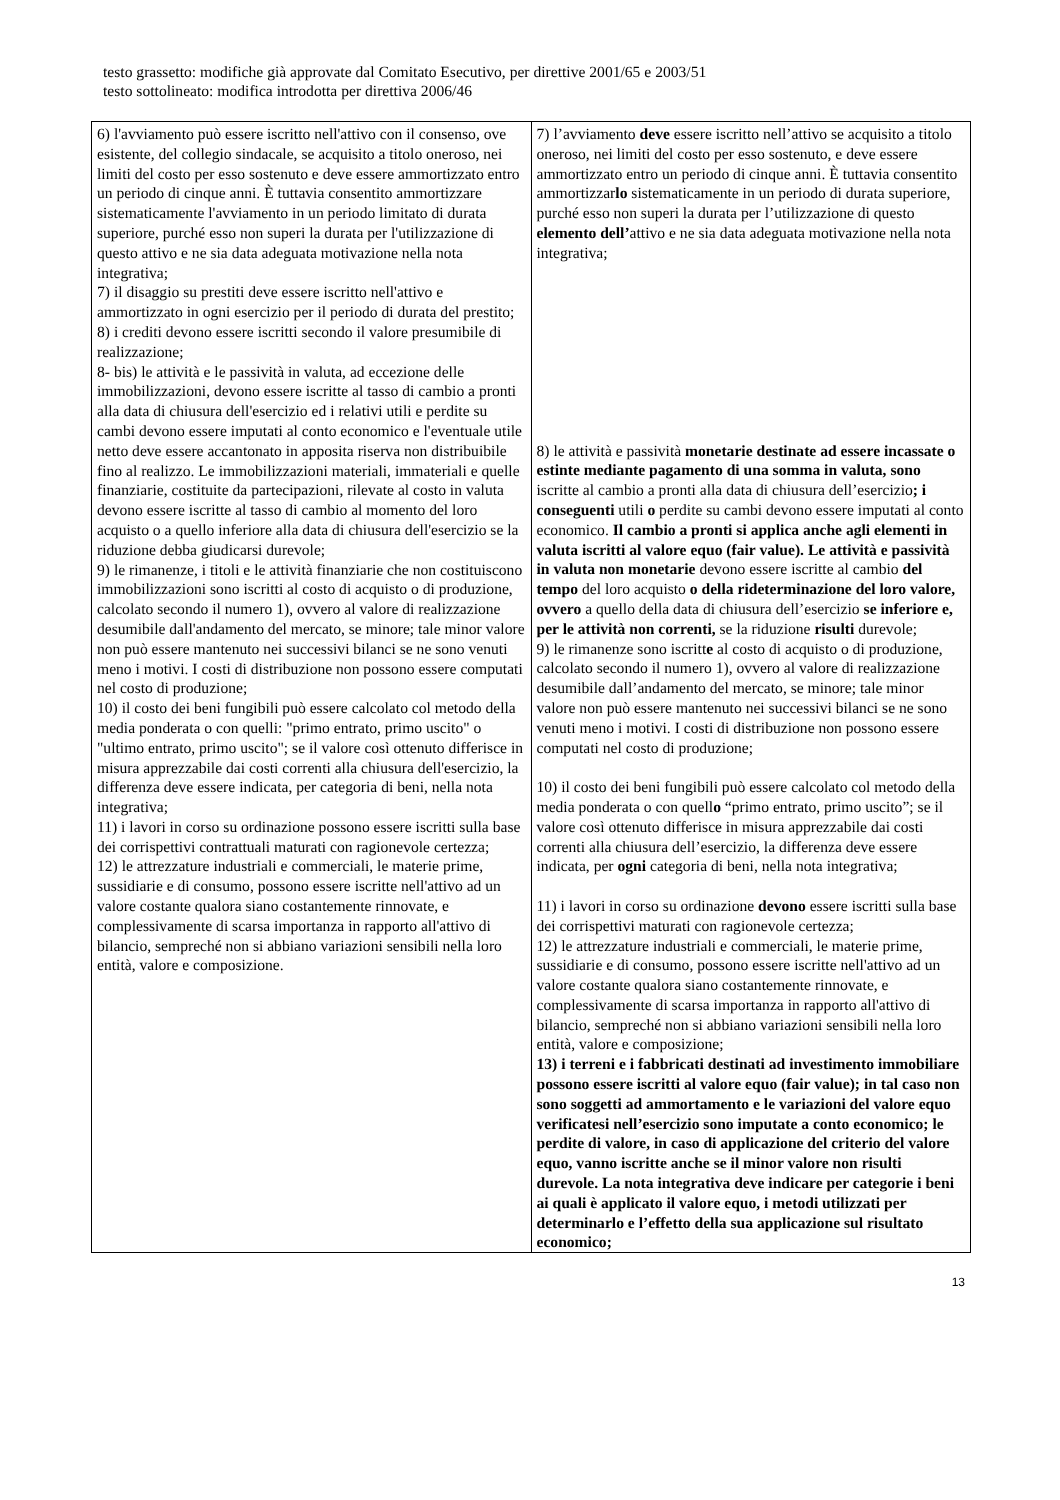testo grassetto: modifiche già approvate dal Comitato Esecutivo, per direttive 2001/65 e 2003/51
testo sottolineato: modifica introdotta per direttiva 2006/46
| 6) l'avviamento può essere iscritto nell'attivo con il consenso, ove esistente, del collegio sindacale, se acquisito a titolo oneroso, nei limiti del costo per esso sostenuto e deve essere ammortizzato entro un periodo di cinque anni. È tuttavia consentito ammortizzare sistematicamente l'avviamento in un periodo limitato di durata superiore, purché esso non superi la durata per l'utilizzazione di questo attivo e ne sia data adeguata motivazione nella nota integrativa; 7) il disaggio su prestiti deve essere iscritto nell'attivo e ammortizzato in ogni esercizio per il periodo di durata del prestito; 8) i crediti devono essere iscritti secondo il valore presumibile di realizzazione; 8- bis) le attività e le passività in valuta, ad eccezione delle immobilizzazioni, devono essere iscritte al tasso di cambio a pronti alla data di chiusura dell'esercizio ed i relativi utili e perdite su cambi devono essere imputati al conto economico e l'eventuale utile netto deve essere accantonato in apposita riserva non distribuibile fino al realizzo. Le immobilizzazioni materiali, immateriali e quelle finanziarie, costituite da partecipazioni, rilevate al costo in valuta devono essere iscritte al tasso di cambio al momento del loro acquisto o a quello inferiore alla data di chiusura dell'esercizio se la riduzione debba giudicarsi durevole; 9) le rimanenze, i titoli e le attività finanziarie che non costituiscono immobilizzazioni sono iscritti al costo di acquisto o di produzione, calcolato secondo il numero 1), ovvero al valore di realizzazione desumibile dall'andamento del mercato, se minore; tale minor valore non può essere mantenuto nei successivi bilanci se ne sono venuti meno i motivi. I costi di distribuzione non possono essere computati nel costo di produzione; 10) il costo dei beni fungibili può essere calcolato col metodo della media ponderata o con quelli: "primo entrato, primo uscito" o "ultimo entrato, primo uscito"; se il valore così ottenuto differisce in misura apprezzabile dai costi correnti alla chiusura dell'esercizio, la differenza deve essere indicata, per categoria di beni, nella nota integrativa; 11) i lavori in corso su ordinazione possono essere iscritti sulla base dei corrispettivi contrattuali maturati con ragionevole certezza; 12) le attrezzature industriali e commerciali, le materie prime, sussidiarie e di consumo, possono essere iscritte nell'attivo ad un valore costante qualora siano costantemente rinnovate, e complessivamente di scarsa importanza in rapporto all'attivo di bilancio, sempreché non si abbiano variazioni sensibili nella loro entità, valore e composizione. | 7) l’avviamento deve essere iscritto nell’attivo se acquisito a titolo oneroso, nei limiti del costo per esso sostenuto, e deve essere ammortizzato entro un periodo di cinque anni. È tuttavia consentito ammortizzar lo sistematicamente in un periodo di durata superiore, purché esso non superi la durata per l’utilizzazione di questo elemento dell’ attivo e ne sia data adeguata motivazione nella nota integrativa; 8) le attività e passività monetarie destinate ad essere incassate o estinte mediante pagamento di una somma in valuta, sono iscritte al cambio a pronti alla data di chiusura dell’esercizio ; i conseguenti utili o perdite su cambi devono essere imputati al conto economico. Il cambio a pronti si applica anche agli elementi in valuta iscritti al valore equo (fair value). Le attività e passività in valuta non monetarie devono essere iscritte al cambio del tempo del loro acquisto o della rideterminazione del loro valore, ovvero a quello della data di chiusura dell’esercizio se inferiore e, per le attività non correnti, se la riduzione risulti durevole; 9) le rimanenze sono iscritt e al costo di acquisto o di produzione, calcolato secondo il numero 1), ovvero al valore di realizzazione desumibile dall’andamento del mercato, se minore; tale minor valore non può essere mantenuto nei successivi bilanci se ne sono venuti meno i motivi. I costi di distribuzione non possono essere computati nel costo di produzione; 10) il costo dei beni fungibili può essere calcolato col metodo della media ponderata o con quell o “primo entrato, primo uscito”; se il valore così ottenuto differisce in misura apprezzabile dai costi correnti alla chiusura dell’esercizio, la differenza deve essere indicata, per ogni categoria di beni, nella nota integrativa; 11) i lavori in corso su ordinazione devono essere iscritti sulla base dei corrispettivi maturati con ragionevole certezza; 12) le attrezzature industriali e commerciali, le materie prime, sussidiarie e di consumo, possono essere iscritte nell'attivo ad un valore costante qualora siano costantemente rinnovate, e complessivamente di scarsa importanza in rapporto all'attivo di bilancio, sempreché non si abbiano variazioni sensibili nella loro entità, valore e composizione; 13) i terreni e i fabbricati destinati ad investimento immobiliare possono essere iscritti al valore equo (fair value); in tal caso non sono soggetti ad ammortamento e le variazioni del valore equo verificatesi nell’esercizio sono imputate a conto economico; le perdite di valore, in caso di applicazione del criterio del valore equo, vanno iscritte anche se il minor valore non risulti durevole. La nota integrativa deve indicare per categorie i beni ai quali è applicato il valore equo, i metodi utilizzati per determinarlo e l’effetto della sua applicazione sul risultato economico; |
13